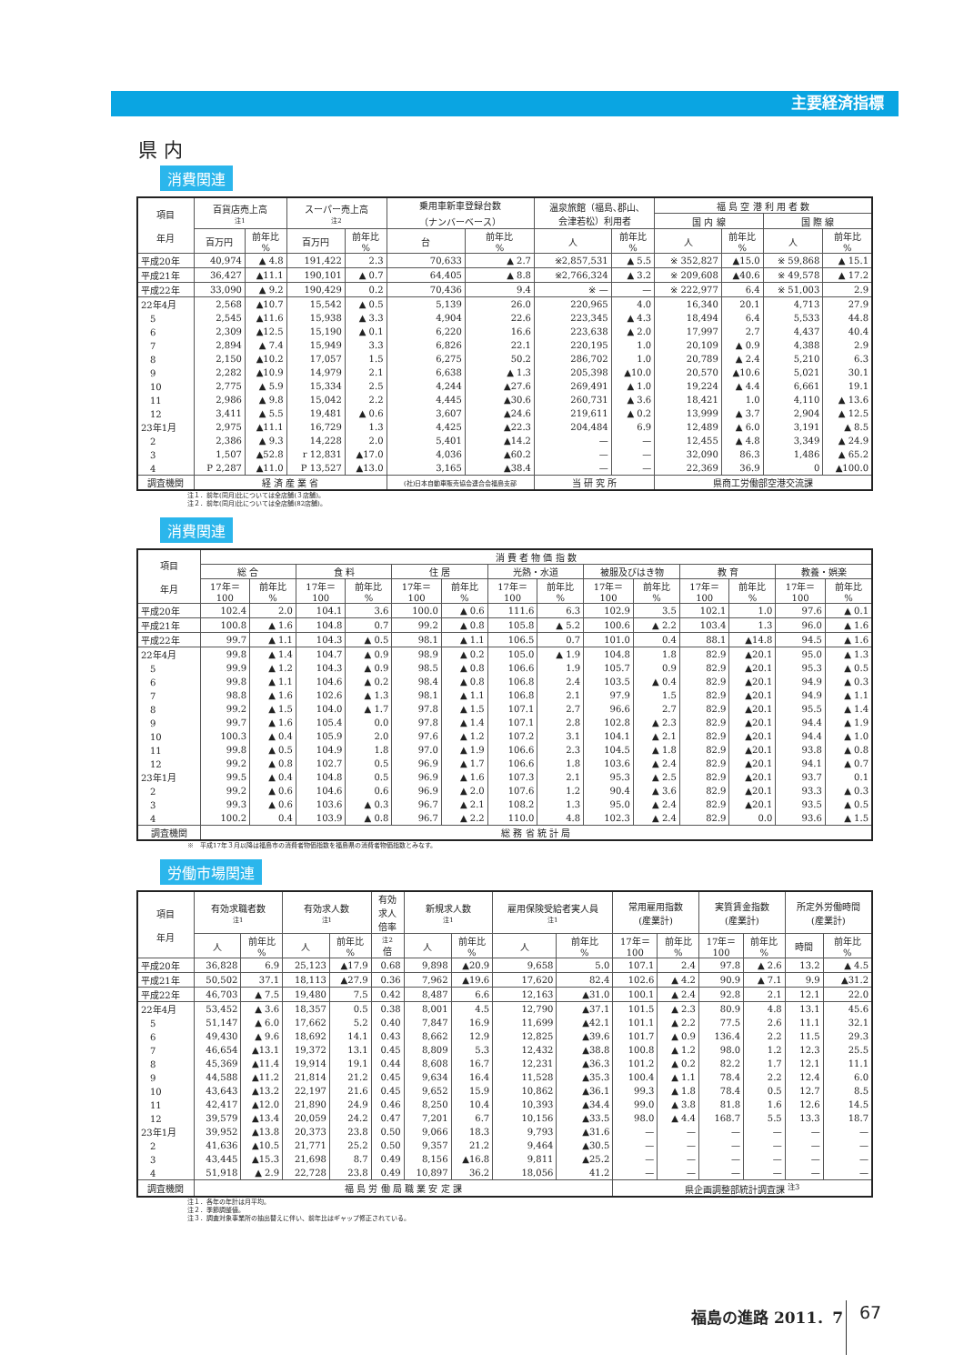主要経済指標
県 内
消費関連
| 項目 年月 | 百貨店売上高 注1 | | スーパー売上高 注2 | | 乗用車新車登録台数 （ナンバーベース） | | 温泉旅館（福島､郡山､ 会津若松）利用者 | | 福 島 空 港 利 用 者 数 | | | |
| --- | --- | --- | --- | --- | --- | --- | --- | --- | --- | --- | --- | --- |
| | | | | | | | | | 国 内 線 | | 国 際 線 | |
| | 百万円 | 前年比 % | 百万円 | 前年比 % | 台 | 前年比 % | 人 | 前年比 % | 人 | 前年比 % | 人 | 前年比 % |
| 平成20年 | 40,974 | ▲ 4.8 | 191,422 | 2.3 | 70,633 | ▲ 2.7 | ※2,857,531 | ▲ 5.5 | ※ 352,827 | ▲15.0 | ※ 59,868 | ▲ 15.1 |
| 平成21年 | 36,427 | ▲11.1 | 190,101 | ▲ 0.7 | 64,405 | ▲ 8.8 | ※2,766,324 | ▲ 3.2 | ※ 209,608 | ▲40.6 | ※ 49,578 | ▲ 17.2 |
| 平成22年 | 33,090 | ▲ 9.2 | 190,429 | 0.2 | 70,436 | 9.4 | ※ — | — | ※ 222,977 | 6.4 | ※ 51,003 | 2.9 |
| 22年4月 | 2,568 | ▲10.7 | 15,542 | ▲ 0.5 | 5,139 | 26.0 | 220,965 | 4.0 | 16,340 | 20.1 | 4,713 | 27.9 |
| 5 | 2,545 | ▲11.6 | 15,938 | ▲ 3.3 | 4,904 | 22.6 | 223,345 | ▲ 4.3 | 18,494 | 6.4 | 5,533 | 44.8 |
| 6 | 2,309 | ▲12.5 | 15,190 | ▲ 0.1 | 6,220 | 16.6 | 223,638 | ▲ 2.0 | 17,997 | 2.7 | 4,437 | 40.4 |
| 7 | 2,894 | ▲ 7.4 | 15,949 | 3.3 | 6,826 | 22.1 | 220,195 | 1.0 | 20,109 | ▲ 0.9 | 4,388 | 2.9 |
| 8 | 2,150 | ▲10.2 | 17,057 | 1.5 | 6,275 | 50.2 | 286,702 | 1.0 | 20,789 | ▲ 2.4 | 5,210 | 6.3 |
| 9 | 2,282 | ▲10.9 | 14,979 | 2.1 | 6,638 | ▲ 1.3 | 205,398 | ▲10.0 | 20,570 | ▲10.6 | 5,021 | 30.1 |
| 10 | 2,775 | ▲ 5.9 | 15,334 | 2.5 | 4,244 | ▲27.6 | 269,491 | ▲ 1.0 | 19,224 | ▲ 4.4 | 6,661 | 19.1 |
| 11 | 2,986 | ▲ 9.8 | 15,042 | 2.2 | 4,445 | ▲30.6 | 260,731 | ▲ 3.6 | 18,421 | 1.0 | 4,110 | ▲ 13.6 |
| 12 | 3,411 | ▲ 5.5 | 19,481 | ▲ 0.6 | 3,607 | ▲24.6 | 219,611 | ▲ 0.2 | 13,999 | ▲ 3.7 | 2,904 | ▲ 12.5 |
| 23年1月 | 2,975 | ▲11.1 | 16,729 | 1.3 | 4,425 | ▲22.3 | 204,484 | 6.9 | 12,489 | ▲ 6.0 | 3,191 | ▲ 8.5 |
| 2 | 2,386 | ▲ 9.3 | 14,228 | 2.0 | 5,401 | ▲14.2 | — | — | 12,455 | ▲ 4.8 | 3,349 | ▲ 24.9 |
| 3 | 1,507 | ▲52.8 | r 12,831 | ▲17.0 | 4,036 | ▲60.2 | — | — | 32,090 | 86.3 | 1,486 | ▲ 65.2 |
| 4 | P 2,287 | ▲11.0 | P 13,527 | ▲13.0 | 3,165 | ▲38.4 | — | — | 22,369 | 36.9 | 0 | ▲100.0 |
| 調査機関 | 経 済 産 業 省 | | | | (社)日本自動車販売協会連合会福島支部 | | 当 研 究 所 | | 県商工労働部空港交流課 | | | |
注１．前年(同月)比については全店舗(３店舗)。
注２．前年(同月)比については全店舗(82店舗)。
消費関連
| 項目 年月 | 消 費 者 物 価 指 数 | | | | | | | | | | | | | |
| --- | --- | --- | --- | --- | --- | --- | --- | --- | --- | --- | --- | --- | --- | --- |
| | 総 合 | | 食 料 | | 住 居 | | 光熱・水道 | | 被服及びはき物 | | 教 育 | | 教養・娯楽 | |
| | 17年＝ 100 | 前年比 % | 17年＝ 100 | 前年比 % | 17年＝ 100 | 前年比 % | 17年＝ 100 | 前年比 % | 17年＝ 100 | 前年比 % | 17年＝ 100 | 前年比 % | 17年＝ 100 | 前年比 % |
| 平成20年 | 102.4 | 2.0 | 104.1 | 3.6 | 100.0 | ▲ 0.6 | 111.6 | 6.3 | 102.9 | 3.5 | 102.1 | 1.0 | 97.6 | ▲ 0.1 |
| 平成21年 | 100.8 | ▲ 1.6 | 104.8 | 0.7 | 99.2 | ▲ 0.8 | 105.8 | ▲ 5.2 | 100.6 | ▲ 2.2 | 103.4 | 1.3 | 96.0 | ▲ 1.6 |
| 平成22年 | 99.7 | ▲ 1.1 | 104.3 | ▲ 0.5 | 98.1 | ▲ 1.1 | 106.5 | 0.7 | 101.0 | 0.4 | 88.1 | ▲14.8 | 94.5 | ▲ 1.6 |
| 22年4月 | 99.8 | ▲ 1.4 | 104.7 | ▲ 0.9 | 98.9 | ▲ 0.2 | 105.0 | ▲ 1.9 | 104.8 | 1.8 | 82.9 | ▲20.1 | 95.0 | ▲ 1.3 |
| 5 | 99.9 | ▲ 1.2 | 104.3 | ▲ 0.9 | 98.5 | ▲ 0.8 | 106.6 | 1.9 | 105.7 | 0.9 | 82.9 | ▲20.1 | 95.3 | ▲ 0.5 |
| 6 | 99.8 | ▲ 1.1 | 104.6 | ▲ 0.2 | 98.4 | ▲ 0.8 | 106.8 | 2.4 | 103.5 | ▲ 0.4 | 82.9 | ▲20.1 | 94.9 | ▲ 0.3 |
| 7 | 98.8 | ▲ 1.6 | 102.6 | ▲ 1.3 | 98.1 | ▲ 1.1 | 106.8 | 2.1 | 97.9 | 1.5 | 82.9 | ▲20.1 | 94.9 | ▲ 1.1 |
| 8 | 99.2 | ▲ 1.5 | 104.0 | ▲ 1.7 | 97.8 | ▲ 1.5 | 107.1 | 2.7 | 96.6 | 2.7 | 82.9 | ▲20.1 | 95.5 | ▲ 1.4 |
| 9 | 99.7 | ▲ 1.6 | 105.4 | 0.0 | 97.8 | ▲ 1.4 | 107.1 | 2.8 | 102.8 | ▲ 2.3 | 82.9 | ▲20.1 | 94.4 | ▲ 1.9 |
| 10 | 100.3 | ▲ 0.4 | 105.9 | 2.0 | 97.6 | ▲ 1.2 | 107.2 | 3.1 | 104.1 | ▲ 2.1 | 82.9 | ▲20.1 | 94.4 | ▲ 1.0 |
| 11 | 99.8 | ▲ 0.5 | 104.9 | 1.8 | 97.0 | ▲ 1.9 | 106.6 | 2.3 | 104.5 | ▲ 1.8 | 82.9 | ▲20.1 | 93.8 | ▲ 0.8 |
| 12 | 99.2 | ▲ 0.8 | 102.7 | 0.5 | 96.9 | ▲ 1.7 | 106.6 | 1.8 | 103.6 | ▲ 2.4 | 82.9 | ▲20.1 | 94.1 | ▲ 0.7 |
| 23年1月 | 99.5 | ▲ 0.4 | 104.8 | 0.5 | 96.9 | ▲ 1.6 | 107.3 | 2.1 | 95.3 | ▲ 2.5 | 82.9 | ▲20.1 | 93.7 | 0.1 |
| 2 | 99.2 | ▲ 0.6 | 104.6 | 0.6 | 96.9 | ▲ 2.0 | 107.6 | 1.2 | 90.4 | ▲ 3.6 | 82.9 | ▲20.1 | 93.3 | ▲ 0.3 |
| 3 | 99.3 | ▲ 0.6 | 103.6 | ▲ 0.3 | 96.7 | ▲ 2.1 | 108.2 | 1.3 | 95.0 | ▲ 2.4 | 82.9 | ▲20.1 | 93.5 | ▲ 0.5 |
| 4 | 100.2 | 0.4 | 103.9 | ▲ 0.8 | 96.7 | ▲ 2.2 | 110.0 | 4.8 | 102.3 | ▲ 2.4 | 82.9 | 0.0 | 93.6 | ▲ 1.5 |
| 調査機関 | 総 務 省 統 計 局 | | | | | | | | | | | | | |
※　平成17年３月以降は福島市の消費者物価指数を福島県の消費者物価指数とみなす。
労働市場関連
| 項目 年月 | 有効求職者数 注1 | | 有効求人数 注1 | | 有効 求人 倍率 | 新規求人数 注1 | | 雇用保険受給者実人員 注1 | | 常用雇用指数 (産業計) | | 実質賃金指数 (産業計) | | 所定外労働時間 (産業計) | |
| --- | --- | --- | --- | --- | --- | --- | --- | --- | --- | --- | --- | --- | --- | --- | --- |
| | 人 | 前年比 % | 人 | 前年比 % | 注2 倍 | 人 | 前年比 % | 人 | 前年比 % | 17年＝ 100 | 前年比 % | 17年＝ 100 | 前年比 % | 時間 | 前年比 % |
| 平成20年 | 36,828 | 6.9 | 25,123 | ▲17.9 | 0.68 | 9,898 | ▲20.9 | 9,658 | 5.0 | 107.1 | 2.4 | 97.8 | ▲ 2.6 | 13.2 | ▲ 4.5 |
| 平成21年 | 50,502 | 37.1 | 18,113 | ▲27.9 | 0.36 | 7,962 | ▲19.6 | 17,620 | 82.4 | 102.6 | ▲ 4.2 | 90.9 | ▲ 7.1 | 9.9 | ▲31.2 |
| 平成22年 | 46,703 | ▲ 7.5 | 19,480 | 7.5 | 0.42 | 8,487 | 6.6 | 12,163 | ▲31.0 | 100.1 | ▲ 2.4 | 92.8 | 2.1 | 12.1 | 22.0 |
| 22年4月 | 53,452 | ▲ 3.6 | 18,357 | 0.5 | 0.38 | 8,001 | 4.5 | 12,790 | ▲37.1 | 101.5 | ▲ 2.3 | 80.9 | 4.8 | 13.1 | 45.6 |
| 5 | 51,147 | ▲ 6.0 | 17,662 | 5.2 | 0.40 | 7,847 | 16.9 | 11,699 | ▲42.1 | 101.1 | ▲ 2.2 | 77.5 | 2.6 | 11.1 | 32.1 |
| 6 | 49,430 | ▲ 9.6 | 18,692 | 14.1 | 0.43 | 8,662 | 12.9 | 12,825 | ▲39.6 | 101.7 | ▲ 0.9 | 136.4 | 2.2 | 11.5 | 29.3 |
| 7 | 46,654 | ▲13.1 | 19,372 | 13.1 | 0.45 | 8,809 | 5.3 | 12,432 | ▲38.8 | 100.8 | ▲ 1.2 | 98.0 | 1.2 | 12.3 | 25.5 |
| 8 | 45,369 | ▲11.4 | 19,914 | 19.1 | 0.44 | 8,608 | 16.7 | 12,231 | ▲36.3 | 101.2 | ▲ 0.2 | 82.2 | 1.7 | 12.1 | 11.1 |
| 9 | 44,588 | ▲11.2 | 21,814 | 21.2 | 0.45 | 9,634 | 16.4 | 11,528 | ▲35.3 | 100.4 | ▲ 1.1 | 78.4 | 2.2 | 12.4 | 6.0 |
| 10 | 43,643 | ▲13.2 | 22,197 | 21.6 | 0.45 | 9,652 | 15.9 | 10,862 | ▲36.1 | 99.3 | ▲ 1.8 | 78.4 | 0.5 | 12.7 | 8.5 |
| 11 | 42,417 | ▲12.0 | 21,890 | 24.9 | 0.46 | 8,250 | 10.4 | 10,393 | ▲34.4 | 99.0 | ▲ 3.8 | 81.8 | 1.6 | 12.6 | 14.5 |
| 12 | 39,579 | ▲13.4 | 20,059 | 24.2 | 0.47 | 7,201 | 6.7 | 10,156 | ▲33.5 | 98.0 | ▲ 4.4 | 168.7 | 5.5 | 13.3 | 18.7 |
| 23年1月 | 39,952 | ▲13.8 | 20,373 | 23.8 | 0.50 | 9,066 | 18.3 | 9,793 | ▲31.6 | — | — | — | — | — | — |
| 2 | 41,636 | ▲10.5 | 21,771 | 25.2 | 0.50 | 9,357 | 21.2 | 9,464 | ▲30.5 | — | — | — | — | — | — |
| 3 | 43,445 | ▲15.3 | 21,698 | 8.7 | 0.49 | 8,156 | ▲16.8 | 9,811 | ▲25.2 | — | — | — | — | — | — |
| 4 | 51,918 | ▲ 2.9 | 22,728 | 23.8 | 0.49 | 10,897 | 36.2 | 18,056 | 41.2 | — | — | — | — | — | — |
| 調査機関 | 福 島 労 働 局 職 業 安 定 課 | | | | | | | | | 県企画調整部統計調査課 <sup>注3</sup> | | | | | |
注１．各年の年計は月平均。
注２．季節調整値。
注３．調査対象事業所の抽出替えに伴い、前年比はギャップ修正されている。
福島の進路 2011．7 67